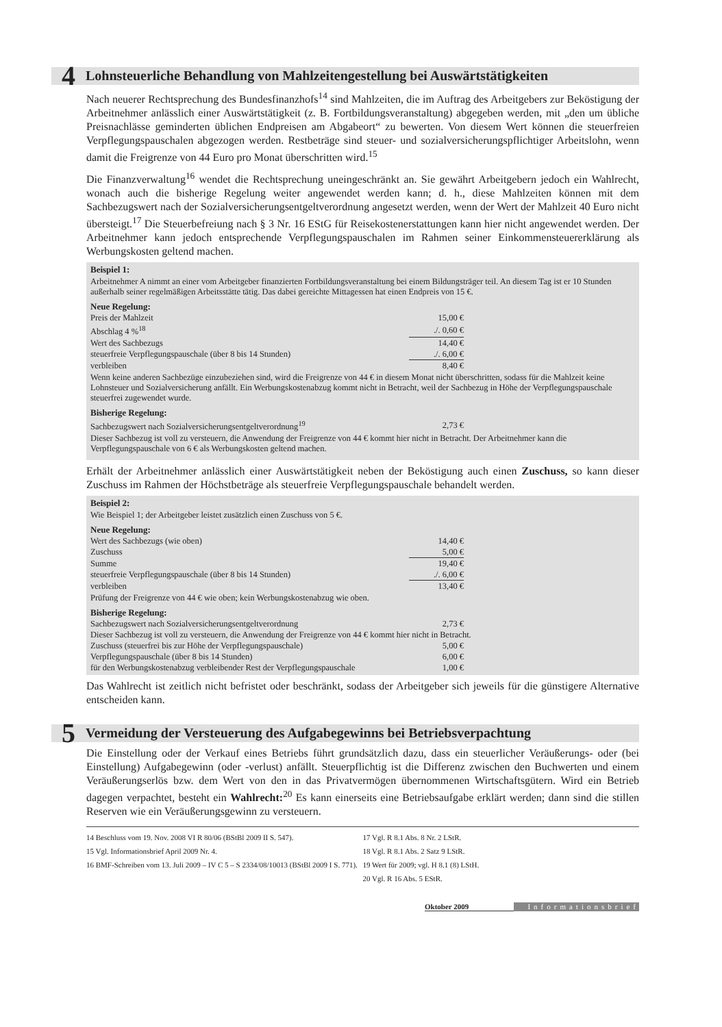4 Lohnsteuerliche Behandlung von Mahlzeitengestellung bei Auswärtstätigkeiten
Nach neuerer Rechtsprechung des Bundesfinanzhofs<sup>14</sup> sind Mahlzeiten, die im Auftrag des Arbeitgebers zur Beköstigung der Arbeitnehmer anlässlich einer Auswärtstätigkeit (z. B. Fortbildungsveranstaltung) abgegeben werden, mit „den um übliche Preisnachlässe geminderten üblichen Endpreisen am Abgabeort“ zu bewerten. Von diesem Wert können die steuerfreien Verpflegungspauschalen abgezogen werden. Restbeträge sind steuer- und sozialversicherungspflichtiger Arbeitslohn, wenn damit die Freigrenze von 44 Euro pro Monat überschritten wird.<sup>15</sup>
Die Finanzverwaltung<sup>16</sup> wendet die Rechtsprechung uneingeschränkt an. Sie gewährt Arbeitgebern jedoch ein Wahlrecht, wonach auch die bisherige Regelung weiter angewendet werden kann; d. h., diese Mahlzeiten können mit dem Sachbezugswert nach der Sozialversicherungsentgeltverordnung angesetzt werden, wenn der Wert der Mahlzeit 40 Euro nicht übersteigt.<sup>17</sup> Die Steuerbefreiung nach § 3 Nr. 16 EStG für Reisekostenerstattungen kann hier nicht angewendet werden. Der Arbeitnehmer kann jedoch entsprechende Verpflegungspauschalen im Rahmen seiner Einkommensteuererklärung als Werbungskosten geltend machen.
Beispiel 1:
Arbeitnehmer A nimmt an einer vom Arbeitgeber finanzierten Fortbildungsveranstaltung bei einem Bildungsträger teil. An diesem Tag ist er 10 Stunden außerhalb seiner regelmäßigen Arbeitsstätte tätig. Das dabei gereichte Mittagessen hat einen Endpreis von 15 €.
Neue Regelung:
| Preis der Mahlzeit | 15,00 € | |
| Abschlag 4 %<sup>18</sup> | ./. 0,60 € | |
| Wert des Sachbezugs | 14,40 € | |
| steuerfreie Verpflegungspauschale (über 8 bis 14 Stunden) | ./. 6,00 € | |
| verbleiben | 8,40 € | |
Wenn keine anderen Sachbezüge einzubeziehen sind, wird die Freigrenze von 44 € in diesem Monat nicht überschritten, sodass für die Mahlzeit keine Lohnsteuer und Sozialversicherung anfällt. Ein Werbungskostenabzug kommt nicht in Betracht, weil der Sachbezug in Höhe der Verpflegungspauschale steuerfrei zugewendet wurde.
Bisherige Regelung:
| Sachbezugswert nach Sozialversicherungsentgeltverordnung<sup>19</sup> | 2,73 € | |
Dieser Sachbezug ist voll zu versteuern, die Anwendung der Freigrenze von 44 € kommt hier nicht in Betracht. Der Arbeitnehmer kann die Verpflegungspauschale von 6 € als Werbungskosten geltend machen.
Erhält der Arbeitnehmer anlässlich einer Auswärtstätigkeit neben der Beköstigung auch einen Zuschuss, so kann dieser Zuschuss im Rahmen der Höchstbeträge als steuerfreie Verpflegungspauschale behandelt werden.
Beispiel 2:
Wie Beispiel 1; der Arbeitgeber leistet zusätzlich einen Zuschuss von 5 €.
Neue Regelung:
| Wert des Sachbezugs (wie oben) | 14,40 € | |
| Zuschuss | 5,00 € | |
| Summe | 19,40 € | |
| steuerfreie Verpflegungspauschale (über 8 bis 14 Stunden) | ./. 6,00 € | |
| verbleiben | 13,40 € | |
Prüfung der Freigrenze von 44 € wie oben; kein Werbungskostenabzug wie oben.
Bisherige Regelung:
| Sachbezugswert nach Sozialversicherungsentgeltverordnung | 2,73 € | |
| Dieser Sachbezug ist voll zu versteuern, die Anwendung der Freigrenze von 44 € kommt hier nicht in Betracht. | | |
| Zuschuss (steuerfrei bis zur Höhe der Verpflegungspauschale) | 5,00 € | |
| Verpflegungspauschale (über 8 bis 14 Stunden) | 6,00 € | |
| für den Werbungskostenabzug verbleibender Rest der Verpflegungspauschale | 1,00 € | |
Das Wahlrecht ist zeitlich nicht befristet oder beschränkt, sodass der Arbeitgeber sich jeweils für die günstigere Alternative entscheiden kann.
5 Vermeidung der Versteuerung des Aufgabegewinns bei Betriebsverpachtung
Die Einstellung oder der Verkauf eines Betriebs führt grundsätzlich dazu, dass ein steuerlicher Veräußerungs- oder (bei Einstellung) Aufgabegewinn (oder -verlust) anfällt. Steuerpflichtig ist die Differenz zwischen den Buchwerten und einem Veräußerungserlös bzw. dem Wert von den in das Privatvermögen übernommenen Wirtschaftsgütern. Wird ein Betrieb dagegen verpachtet, besteht ein Wahlrecht:<sup>20</sup> Es kann einerseits eine Betriebsaufgabe erklärt werden; dann sind die stillen Reserven wie ein Veräußerungsgewinn zu versteuern.
14 Beschluss vom 19. Nov. 2008 VI R 80/06 (BStBl 2009 II S. 547).
15 Vgl. Informationsbrief April 2009 Nr. 4.
16 BMF-Schreiben vom 13. Juli 2009 – IV C 5 – S 2334/08/10013 (BStBl 2009 I S. 771).
17 Vgl. R 8.1 Abs. 8 Nr. 2 LStR.
18 Vgl. R 8.1 Abs. 2 Satz 9 LStR.
19 Wert für 2009; vgl. H 8.1 (8) LStH.
20 Vgl. R 16 Abs. 5 EStR.
Oktober 2009 Informationsbrief